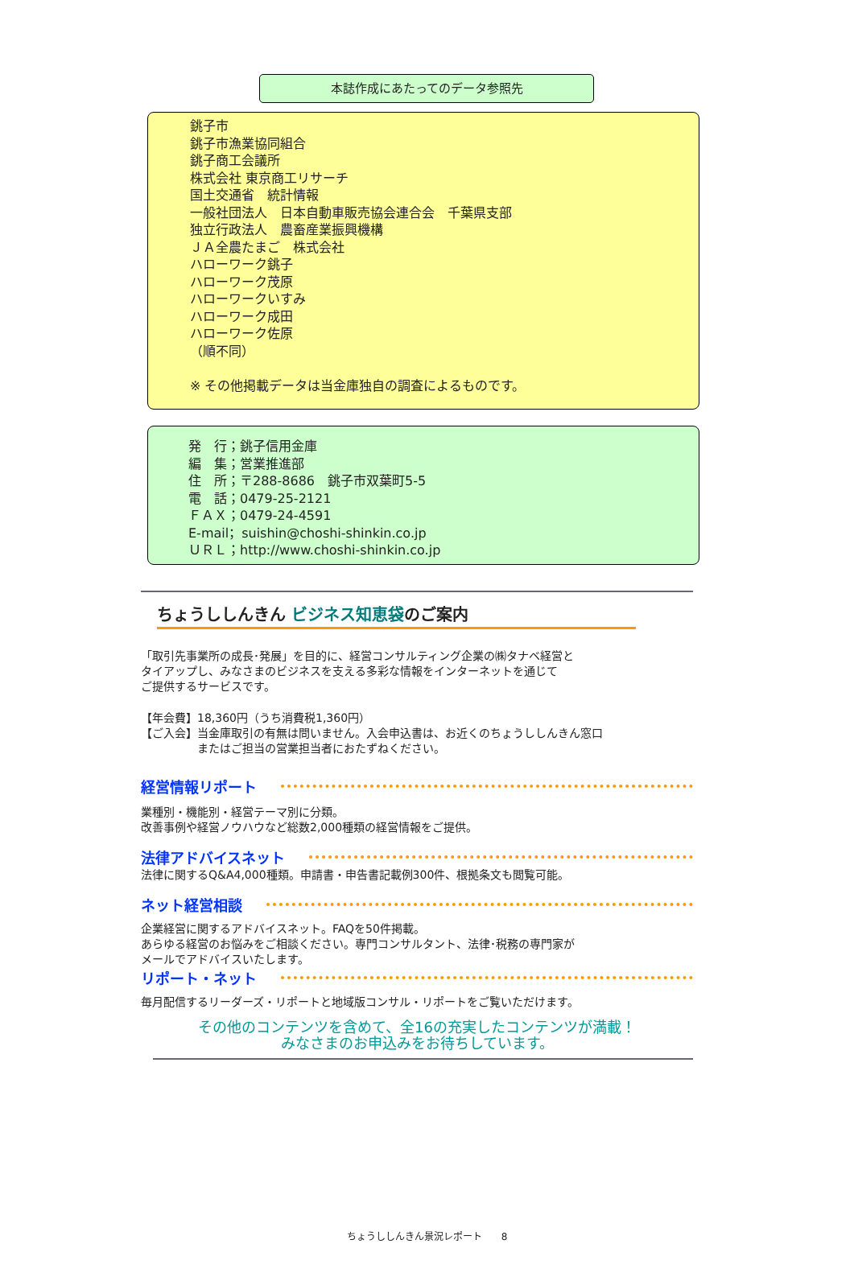本誌作成にあたってのデータ参照先
銚子市
銚子市漁業協同組合
銚子商工会議所
株式会社 東京商工リサーチ
国土交通省　統計情報
一般社団法人　日本自動車販売協会連合会　千葉県支部
独立行政法人　農畜産業振興機構
ＪＡ全農たまご　株式会社
ハローワーク銚子
ハローワーク茂原
ハローワークいすみ
ハローワーク成田
ハローワーク佐原
（順不同）
※ その他掲載データは当金庫独自の調査によるものです。
発　行；銚子信用金庫
編　集；営業推進部
住　所；〒288-8686　銚子市双葉町5-5
電　話；0479-25-2121
ＦＡＸ；0479-24-4591
E-mail；suishin@choshi-shinkin.co.jp
ＵＲＬ；http://www.choshi-shinkin.co.jp
ちょうししんきん ビジネス知恵袋のご案内
「取引先事業所の成長･発展」を目的に、経営コンサルティング企業の㈱タナベ経営と
タイアップし、みなさまのビジネスを支える多彩な情報をインターネットを通じて
ご提供するサービスです。
【年会費】18,360円（うち消費税1,360円）
【ご入会】当金庫取引の有無は問いません。入会申込書は、お近くのちょうししんきん窓口
　　　　　またはご担当の営業担当者におたずねください。
経営情報リポート
業種別・機能別・経営テーマ別に分類。
改善事例や経営ノウハウなど総数2,000種類の経営情報をご提供。
法律アドバイスネット
法律に関するQ&A4,000種類。申請書・申告書記載例300件、根拠条文も閲覧可能。
ネット経営相談
企業経営に関するアドバイスネット。FAQを50件掲載。
あらゆる経営のお悩みをご相談ください。専門コンサルタント、法律･税務の専門家が
メールでアドバイスいたします。
リポート・ネット
毎月配信するリーダーズ・リポートと地域版コンサル・リポートをご覧いただけます。
その他のコンテンツを含めて、全16の充実したコンテンツが満載！
みなさまのお申込みをお待ちしています。
ちょうししんきん景況レポート　　8